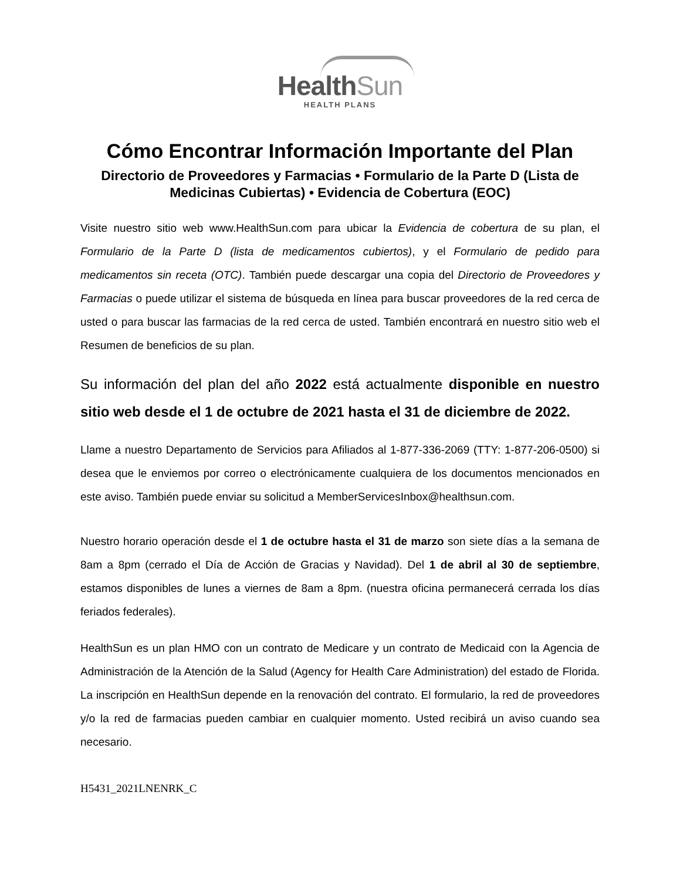HealthSun
HEALTH PLANS
Cómo Encontrar Información Importante del Plan
Directorio de Proveedores y Farmacias • Formulario de la Parte D (Lista de Medicinas Cubiertas) • Evidencia de Cobertura (EOC)
Visite nuestro sitio web www.HealthSun.com para ubicar la Evidencia de cobertura de su plan, el Formulario de la Parte D (lista de medicamentos cubiertos), y el Formulario de pedido para medicamentos sin receta (OTC). También puede descargar una copia del Directorio de Proveedores y Farmacias o puede utilizar el sistema de búsqueda en línea para buscar proveedores de la red cerca de usted o para buscar las farmacias de la red cerca de usted. También encontrará en nuestro sitio web el Resumen de beneficios de su plan.
Su información del plan del año 2022 está actualmente disponible en nuestro sitio web desde el 1 de octubre de 2021 hasta el 31 de diciembre de 2022.
Llame a nuestro Departamento de Servicios para Afiliados al 1-877-336-2069 (TTY: 1-877-206-0500) si desea que le enviemos por correo o electrónicamente cualquiera de los documentos mencionados en este aviso. También puede enviar su solicitud a MemberServicesInbox@healthsun.com.
Nuestro horario operación desde el 1 de octubre hasta el 31 de marzo son siete días a la semana de 8am a 8pm (cerrado el Día de Acción de Gracias y Navidad). Del 1 de abril al 30 de septiembre, estamos disponibles de lunes a viernes de 8am a 8pm. (nuestra oficina permanecerá cerrada los días feriados federales).
HealthSun es un plan HMO con un contrato de Medicare y un contrato de Medicaid con la Agencia de Administración de la Atención de la Salud (Agency for Health Care Administration) del estado de Florida. La inscripción en HealthSun depende en la renovación del contrato. El formulario, la red de proveedores y/o la red de farmacias pueden cambiar en cualquier momento. Usted recibirá un aviso cuando sea necesario.
H5431_2021LNENRK_C